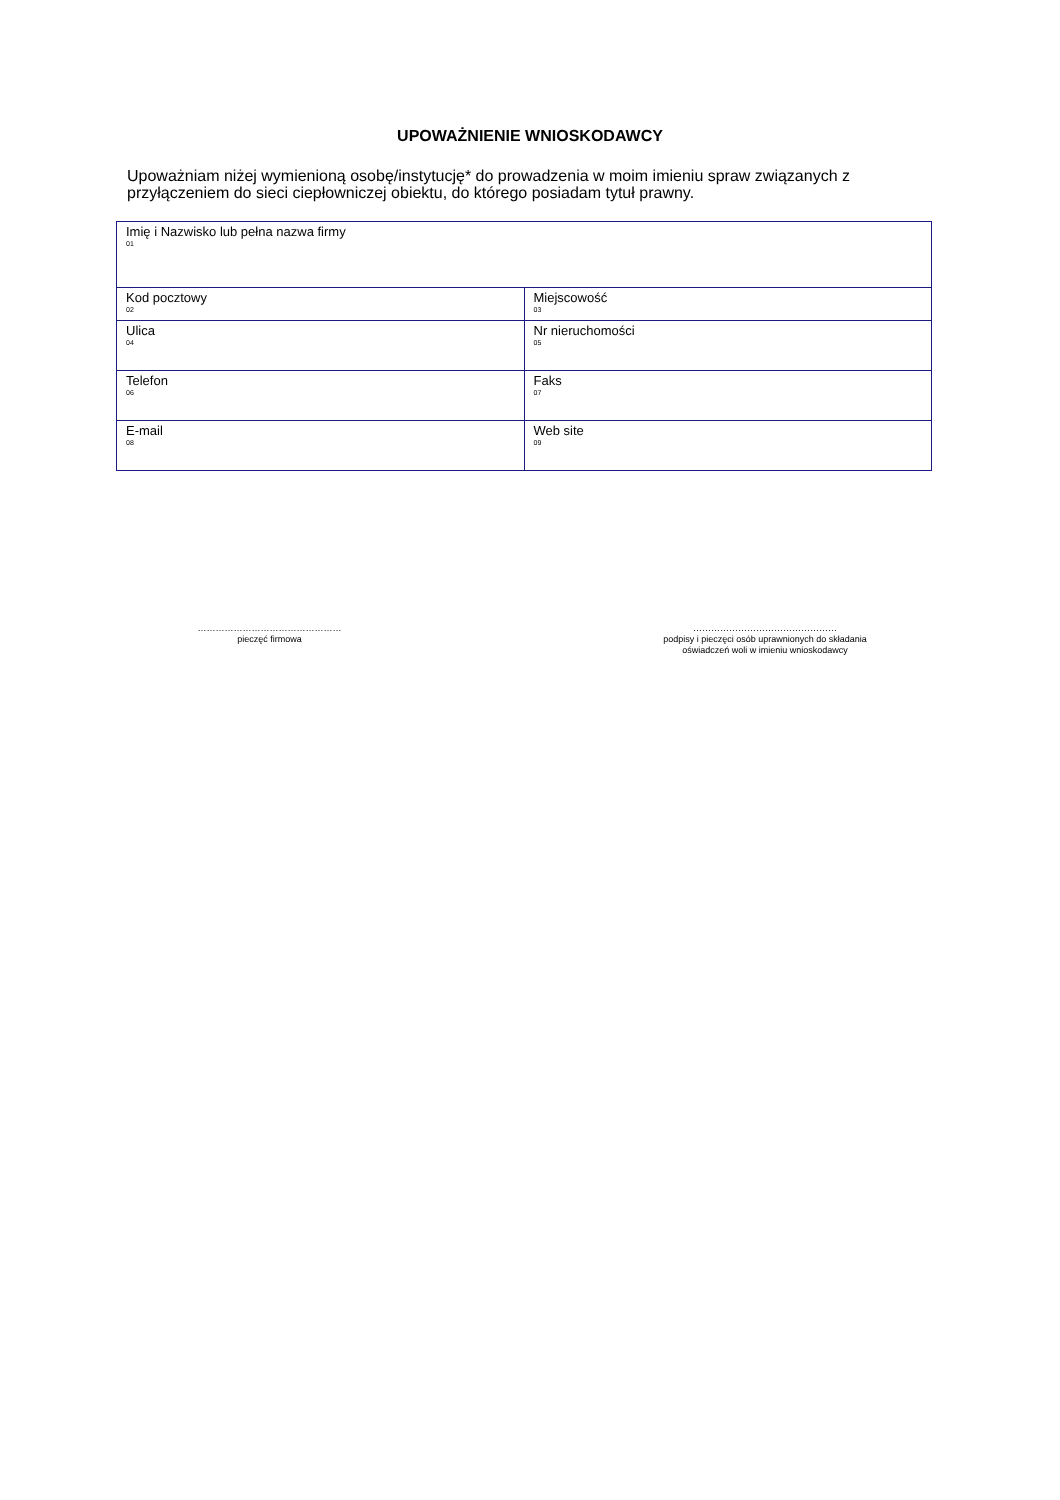UPOWAŻNIENIE WNIOSKODAWCY
Upoważniam niżej wymienioną osobę/instytucję* do prowadzenia w moim imieniu spraw związanych z przyłączeniem do sieci ciepłowniczej obiektu, do którego posiadam tytuł prawny.
| Imię i Nazwisko lub pełna nazwa firmy 01 | |
| Kod pocztowy 02 | Miejscowość 03 |
| Ulica 04 | Nr nieruchomości 05 |
| Telefon 06 | Faks 07 |
| E-mail 08 | Web site 09 |
…………………………………………
pieczęć firmowa
…………………………………………
podpisy i pieczęci osób uprawnionych do składania
oświadczeń woli w imieniu wnioskodawcy